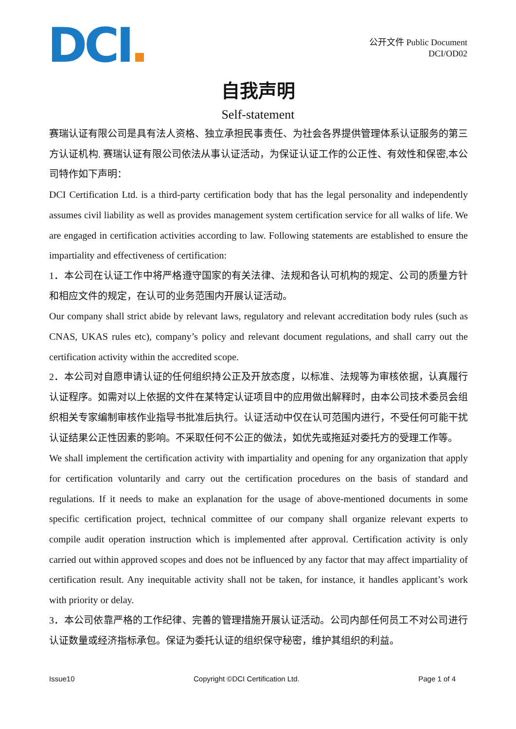DCI
公开文件 Public Document
DCI/OD02
自我声明
Self-statement
赛瑞认证有限公司是具有法人资格、独立承担民事责任、为社会各界提供管理体系认证服务的第三方认证机构. 赛瑞认证有限公司依法从事认证活动，为保证认证工作的公正性、有效性和保密,本公司特作如下声明：
DCI Certification Ltd. is a third-party certification body that has the legal personality and independently assumes civil liability as well as provides management system certification service for all walks of life. We are engaged in certification activities according to law. Following statements are established to ensure the impartiality and effectiveness of certification:
1．本公司在认证工作中将严格遵守国家的有关法律、法规和各认可机构的规定、公司的质量方针和相应文件的规定，在认可的业务范围内开展认证活动。
Our company shall strict abide by relevant laws, regulatory and relevant accreditation body rules (such as CNAS, UKAS rules etc), company’s policy and relevant document regulations, and shall carry out the certification activity within the accredited scope.
2．本公司对自愿申请认证的任何组织持公正及开放态度，以标准、法规等为审核依据，认真履行认证程序。如需对以上依据的文件在某特定认证项目中的应用做出解释时，由本公司技术委员会组织相关专家编制审核作业指导书批准后执行。认证活动中仅在认可范围内进行，不受任何可能干扰认证结果公正性因素的影响。不采取任何不公正的做法，如优先或拖延对委托方的受理工作等。
We shall implement the certification activity with impartiality and opening for any organization that apply for certification voluntarily and carry out the certification procedures on the basis of standard and regulations. If it needs to make an explanation for the usage of above-mentioned documents in some specific certification project, technical committee of our company shall organize relevant experts to compile audit operation instruction which is implemented after approval. Certification activity is only carried out within approved scopes and does not be influenced by any factor that may affect impartiality of certification result. Any inequitable activity shall not be taken, for instance, it handles applicant’s work with priority or delay.
3．本公司依靠严格的工作纪律、完善的管理措施开展认证活动。公司内部任何员工不对公司进行认证数量或经济指标承包。保证为委托认证的组织保守秘密，维护其组织的利益。
Issue10 Copyright ©DCI Certification Ltd. Page 1 of 4